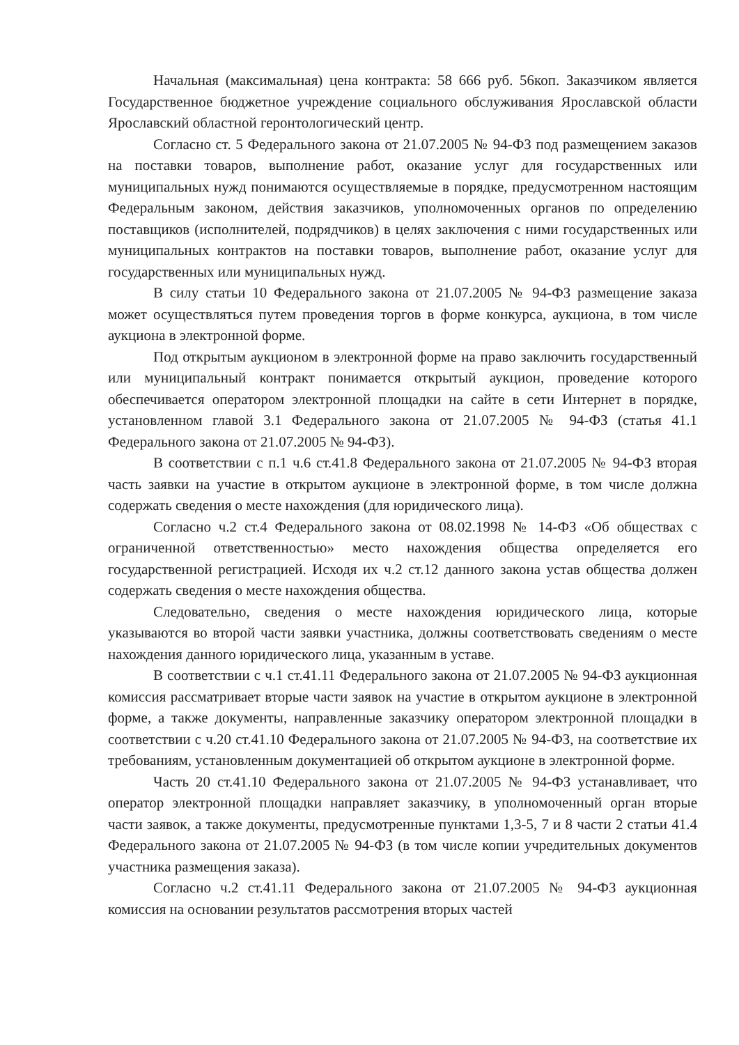Начальная (максимальная) цена контракта: 58 666 руб. 56коп. Заказчиком является Государственное бюджетное учреждение социального обслуживания Ярославской области Ярославский областной геронтологический центр.
Согласно ст. 5 Федерального закона от 21.07.2005 № 94-ФЗ под размещением заказов на поставки товаров, выполнение работ, оказание услуг для государственных или муниципальных нужд понимаются осуществляемые в порядке, предусмотренном настоящим Федеральным законом, действия заказчиков, уполномоченных органов по определению поставщиков (исполнителей, подрядчиков) в целях заключения с ними государственных или муниципальных контрактов на поставки товаров, выполнение работ, оказание услуг для государственных или муниципальных нужд.
В силу статьи 10 Федерального закона от 21.07.2005 № 94-ФЗ размещение заказа может осуществляться путем проведения торгов в форме конкурса, аукциона, в том числе аукциона в электронной форме.
Под открытым аукционом в электронной форме на право заключить государственный или муниципальный контракт понимается открытый аукцион, проведение которого обеспечивается оператором электронной площадки на сайте в сети Интернет в порядке, установленном главой 3.1 Федерального закона от 21.07.2005 № 94-ФЗ (статья 41.1 Федерального закона от 21.07.2005 № 94-ФЗ).
В соответствии с п.1 ч.6 ст.41.8 Федерального закона от 21.07.2005 № 94-ФЗ вторая часть заявки на участие в открытом аукционе в электронной форме, в том числе должна содержать сведения о месте нахождения (для юридического лица).
Согласно ч.2 ст.4 Федерального закона от 08.02.1998 № 14-ФЗ «Об обществах с ограниченной ответственностью» место нахождения общества определяется его государственной регистрацией. Исходя их ч.2 ст.12 данного закона устав общества должен содержать сведения о месте нахождения общества.
Следовательно, сведения о месте нахождения юридического лица, которые указываются во второй части заявки участника, должны соответствовать сведениям о месте нахождения данного юридического лица, указанным в уставе.
В соответствии с ч.1 ст.41.11 Федерального закона от 21.07.2005 № 94-ФЗ аукционная комиссия рассматривает вторые части заявок на участие в открытом аукционе в электронной форме, а также документы, направленные заказчику оператором электронной площадки в соответствии с ч.20 ст.41.10 Федерального закона от 21.07.2005 № 94-ФЗ, на соответствие их требованиям, установленным документацией об открытом аукционе в электронной форме.
Часть 20 ст.41.10 Федерального закона от 21.07.2005 № 94-ФЗ устанавливает, что оператор электронной площадки направляет заказчику, в уполномоченный орган вторые части заявок, а также документы, предусмотренные пунктами 1,3-5, 7 и 8 части 2 статьи 41.4 Федерального закона от 21.07.2005 № 94-ФЗ (в том числе копии учредительных документов участника размещения заказа).
Согласно ч.2 ст.41.11 Федерального закона от 21.07.2005 № 94-ФЗ аукционная комиссия на основании результатов рассмотрения вторых частей